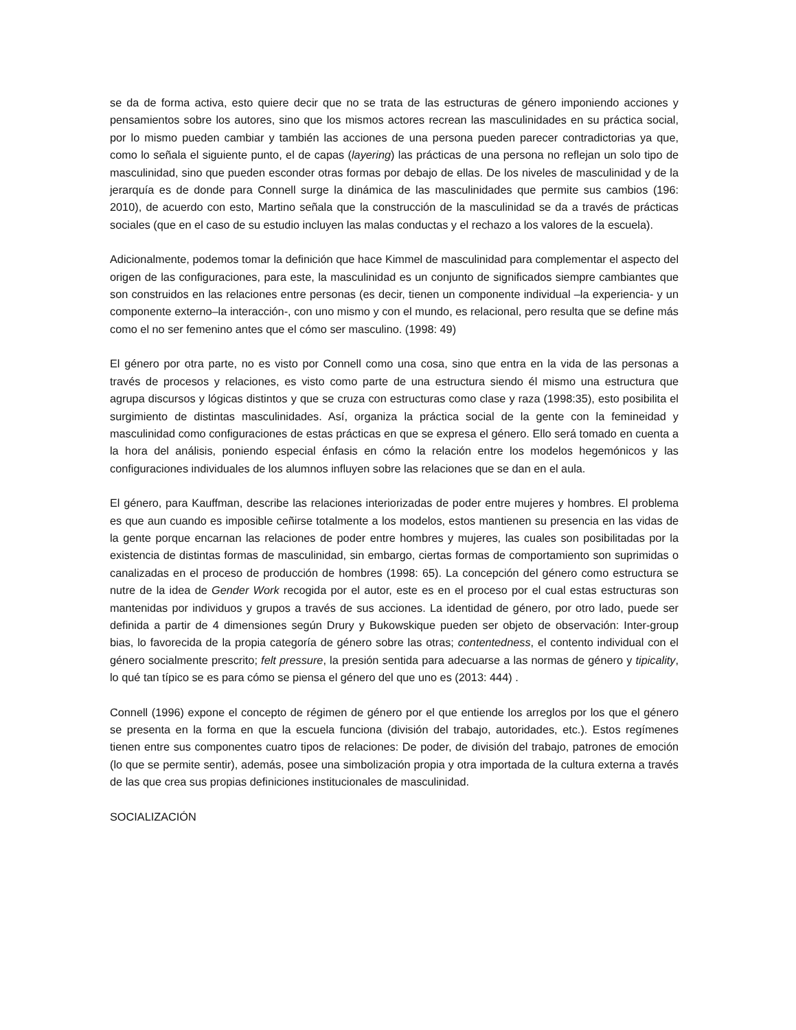se da de forma activa, esto quiere decir que no se trata de las estructuras de género imponiendo acciones y pensamientos sobre los autores, sino que los mismos actores recrean las masculinidades en su práctica social, por lo mismo pueden cambiar y también las acciones de una persona pueden parecer contradictorias ya que, como lo señala el siguiente punto, el de capas (layering) las prácticas de una persona no reflejan un solo tipo de masculinidad, sino que pueden esconder otras formas por debajo de ellas. De los niveles de masculinidad y de la jerarquía es de donde para Connell surge la dinámica de las masculinidades que permite sus cambios (196: 2010), de acuerdo con esto, Martino señala que la construcción de la masculinidad se da a través de prácticas sociales (que en el caso de su estudio incluyen las malas conductas y el rechazo a los valores de la escuela).
Adicionalmente, podemos tomar la definición que hace Kimmel de masculinidad para complementar el aspecto del origen de las configuraciones, para este, la masculinidad es un conjunto de significados siempre cambiantes que son construidos en las relaciones entre personas (es decir, tienen un componente individual –la experiencia- y un componente externo–la interacción-, con uno mismo y con el mundo, es relacional, pero resulta que se define más como el no ser femenino antes que el cómo ser masculino. (1998: 49)
El género por otra parte, no es visto por Connell como una cosa, sino que entra en la vida de las personas a través de procesos y relaciones, es visto como parte de una estructura siendo él mismo una estructura que agrupa discursos y lógicas distintos y que se cruza con estructuras como clase y raza (1998:35), esto posibilita el surgimiento de distintas masculinidades. Así, organiza la práctica social de la gente con la femineidad y masculinidad como configuraciones de estas prácticas en que se expresa el género. Ello será tomado en cuenta a la hora del análisis, poniendo especial énfasis en cómo la relación entre los modelos hegemónicos y las configuraciones individuales de los alumnos influyen sobre las relaciones que se dan en el aula.
El género, para Kauffman, describe las relaciones interiorizadas de poder entre mujeres y hombres. El problema es que aun cuando es imposible ceñirse totalmente a los modelos, estos mantienen su presencia en las vidas de la gente porque encarnan las relaciones de poder entre hombres y mujeres, las cuales son posibilitadas por la existencia de distintas formas de masculinidad, sin embargo, ciertas formas de comportamiento son suprimidas o canalizadas en el proceso de producción de hombres (1998: 65). La concepción del género como estructura se nutre de la idea de Gender Work recogida por el autor, este es en el proceso por el cual estas estructuras son mantenidas por individuos y grupos a través de sus acciones. La identidad de género, por otro lado, puede ser definida a partir de 4 dimensiones según Drury y Bukowskique pueden ser objeto de observación: Inter-group bias, lo favorecida de la propia categoría de género sobre las otras; contentedness, el contento individual con el género socialmente prescrito; felt pressure, la presión sentida para adecuarse a las normas de género y tipicality, lo qué tan típico se es para cómo se piensa el género del que uno es (2013: 444) .
Connell (1996) expone el concepto de régimen de género por el que entiende los arreglos por los que el género se presenta en la forma en que la escuela funciona (división del trabajo, autoridades, etc.). Estos regímenes tienen entre sus componentes cuatro tipos de relaciones: De poder, de división del trabajo, patrones de emoción (lo que se permite sentir), además, posee una simbolización propia y otra importada de la cultura externa a través de las que crea sus propias definiciones institucionales de masculinidad.
SOCIALIZACIÓN